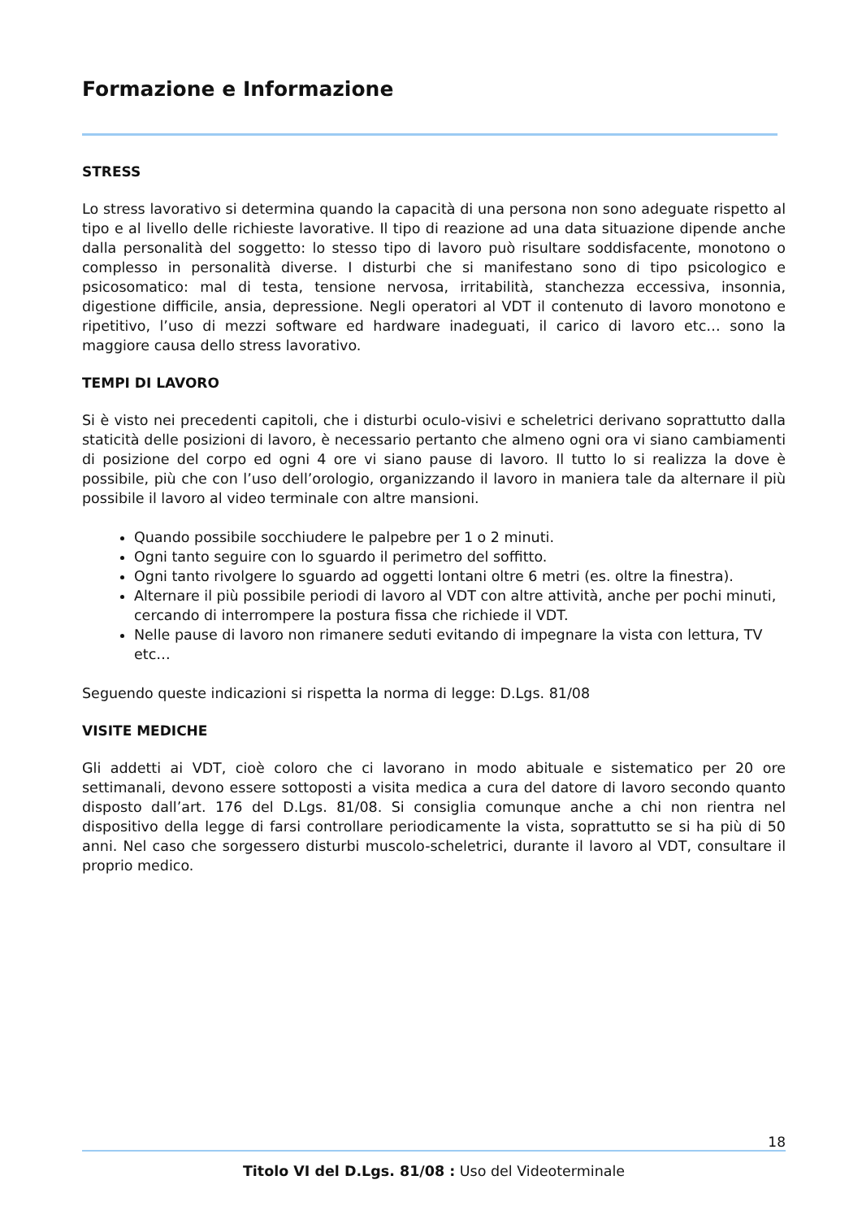Formazione e Informazione
STRESS
Lo stress lavorativo si determina quando la capacità di una persona non sono adeguate rispetto al tipo e al livello delle richieste lavorative. Il tipo di reazione ad una data situazione dipende anche dalla personalità del soggetto: lo stesso tipo di lavoro può risultare soddisfacente, monotono o complesso in personalità diverse. I disturbi che si manifestano sono di tipo psicologico e psicosomatico: mal di testa, tensione nervosa, irritabilità, stanchezza eccessiva, insonnia, digestione difficile, ansia, depressione. Negli operatori al VDT il contenuto di lavoro monotono e ripetitivo, l’uso di mezzi software ed hardware inadeguati, il carico di lavoro etc… sono la maggiore causa dello stress lavorativo.
TEMPI DI LAVORO
Si è visto nei precedenti capitoli, che i disturbi oculo-visivi e scheletrici derivano soprattutto dalla staticità delle posizioni di lavoro, è necessario pertanto che almeno ogni ora vi siano cambiamenti di posizione del corpo ed ogni 4 ore vi siano pause di lavoro. Il tutto lo si realizza la dove è possibile, più che con l’uso dell’orologio, organizzando il lavoro in maniera tale da alternare il più possibile il lavoro al video terminale con altre mansioni.
Quando possibile socchiudere le palpebre per 1 o 2 minuti.
Ogni tanto seguire con lo sguardo il perimetro del soffitto.
Ogni tanto rivolgere lo sguardo ad oggetti lontani oltre 6 metri (es. oltre la finestra).
Alternare il più possibile periodi di lavoro al VDT con altre attività, anche per pochi minuti, cercando di interrompere la postura fissa che richiede il VDT.
Nelle pause di lavoro non rimanere seduti evitando di impegnare la vista con lettura, TV etc…
Seguendo queste indicazioni si rispetta la norma di legge: D.Lgs. 81/08
VISITE MEDICHE
Gli addetti ai VDT, cioè coloro che ci lavorano in modo abituale e sistematico per 20 ore settimanali, devono essere sottoposti a visita medica a cura del datore di lavoro secondo quanto disposto dall’art. 176 del D.Lgs. 81/08. Si consiglia comunque anche a chi non rientra nel dispositivo della legge di farsi controllare periodicamente la vista, soprattutto se si ha più di 50 anni. Nel caso che sorgessero disturbi muscolo-scheletrici, durante il lavoro al VDT, consultare il proprio medico.
18
Titolo VI del D.Lgs. 81/08 : Uso del Videoterminale